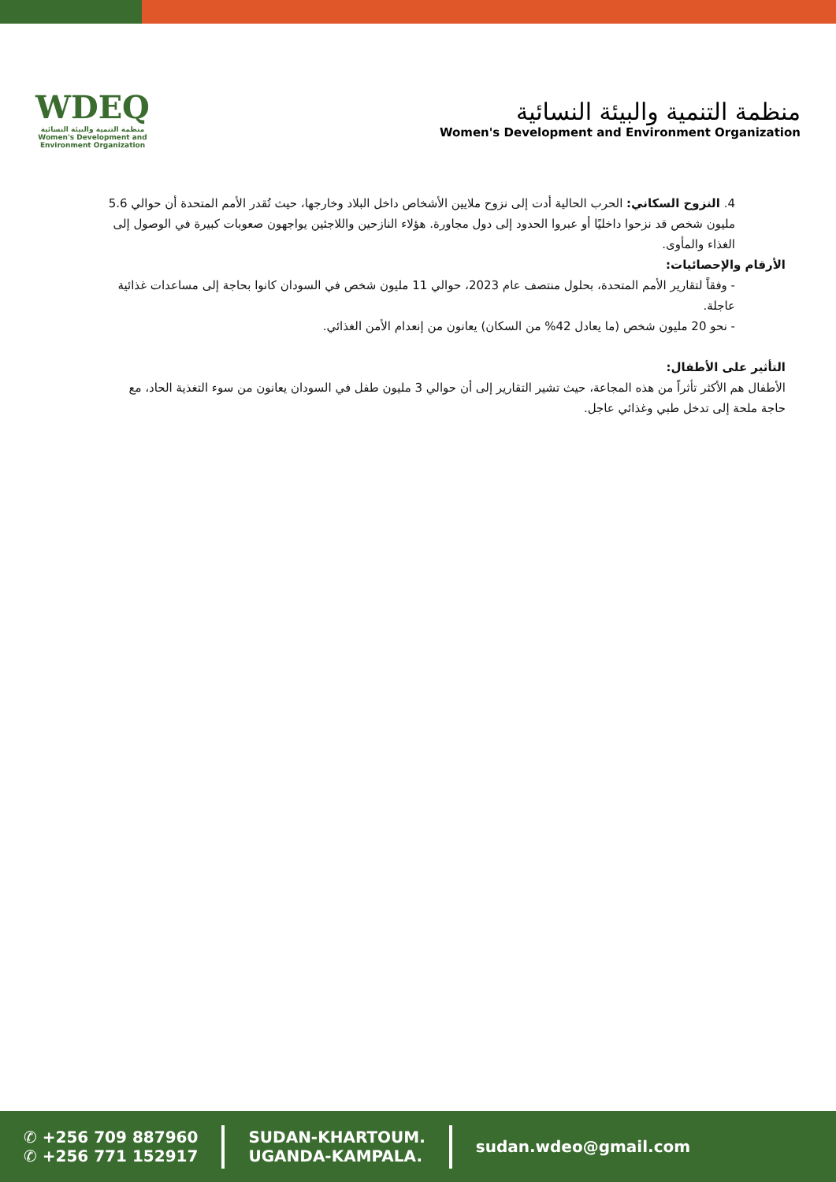WDEQ
منظمة التنمية والبيئة النسائية
Women's Development and Environment Organization
منظمة التنمية والبيئة النسائية
Women's Development and Environment Organization
4. النزوح السكاني: الحرب الحالية أدت إلى نزوح ملايين الأشخاص داخل البلاد وخارجها، حيث تُقدر الأمم المتحدة أن حوالي 5.6 مليون شخص قد نزحوا داخليًا أو عبروا الحدود إلى دول مجاورة. هؤلاء النازحين واللاجئين يواجهون صعوبات كبيرة في الوصول إلى الغذاء والمأوى.
الأرقام والإحصائيات:
- وفقاً لتقارير الأمم المتحدة، بحلول منتصف عام 2023، حوالي 11 مليون شخص في السودان كانوا بحاجة إلى مساعدات غذائية عاجلة.
- نحو 20 مليون شخص (ما يعادل 42% من السكان) يعانون من إنعدام الأمن الغذائي.
التأثير على الأطفال:
الأطفال هم الأكثر تأثراً من هذه المجاعة، حيث تشير التقارير إلى أن حوالي 3 مليون طفل في السودان يعانون من سوء التغذية الحاد، مع حاجة ملحة إلى تدخل طبي وغذائي عاجل.
✆ +256 709 887960
✆ +256 771 152917
SUDAN-KHARTOUM.
UGANDA-KAMPALA.
sudan.wdeo@gmail.com